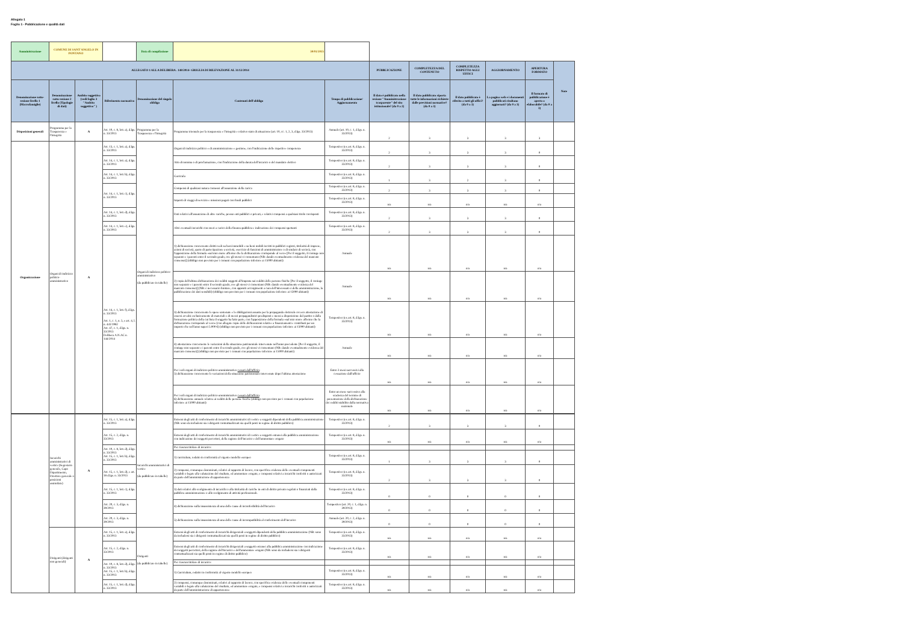Allegato 1
Foglio 1 - Pubblicazione e qualità dati
| Amministrazione | COMUNE DI SANT'ANGELO IN PONTANO | | | Data di compilazione | 30/01/2015 | | | | | | | |
| ALLEGATO 1 ALLA DELIBERA . 148/2014- GRIGLIA DI RILEVAZIONE AL 31/12/2014 | | | | | | | PUBBLICAZIONE | COMPLETEZZA DEL CONTENUTO | COMPLETEZZA RISPETTO AGLI UFFICI | AGGIORNAMENTO | APERTURA FORMATO | Note |
| Denominazione sotto-sezione livello 1 (Macrofamiglie) | Denominazione sotto-sezione 2 livello (Tipologie di dati) | Ambito soggettivo (vedi foglio 3 "Ambito soggettivo" ) | Riferimento normativo | Denominazione del singolo obbligo | Contenuti dell'obbligo | Tempo di pubblicazione/ Aggiornamento | Il dato è pubblicato nella sezione "Amministrazione trasparente" del sito istituzionale? (da 0 a 2) | Il dato pubblicato riporta tutte le informazioni richieste dalle previsioni normative? (da 0 a 3) | Il dato pubblicato è riferito a tutti gli uffici? (da 0 a 3) | La pagina web e i documenti pubblicati risultano aggiornati? (da 0 a 3) | Il formato di pubblicazione è aperto o elaborabile? (da 0 a 3) | |
| Disposizioni generali | Programma per la Trasparenza e l'Integrità | A | Art. 10, c. 8, lett. a), d.lgs. n. 33/2013 | Programma per la Trasparenza e l'Integrità | Programma triennale per la trasparenza e l'integrità e relativo stato di attuazione (art. 10, cc. 1, 2, 3, d.lgs. 33/2013) | Annuale (art. 10, c. 1, d.lgs. n. 33/2013) | 2 | 3 | 3 | 3 | 3 | |
| Organizzazione | Organi di indirizzo politico-amministrativo | A | Art. 13, c. 1, lett. a), d.lgs. n. 33/2013 | Organi di indirizzo politico-amministrativo (da pubblicare in tabelle) | Organi di indirizzo politico e di amministrazione e gestione, con l'indicazione delle rispettive competenze | Tempestivo (ex art. 8, d.lgs. n. 33/2013) | 2 | 3 | 3 | 3 | 0 | |
| | | | Art. 14, c. 1, lett. a), d.lgs. n. 33/2013 | | Atto di nomina o di proclamazione, con l'indicazione della durata dell'incarico o del mandato elettivo | Tempestivo (ex art. 8, d.lgs. n. 33/2013) | 2 | 3 | 3 | 3 | 0 | |
| | | | Art. 14, c. 1, lett. b), d.lgs. n. 33/2013 | | Curricula | Tempestivo (ex art. 8, d.lgs. n. 33/2013) | 1 | 3 | 2 | 3 | 0 | |
| | | | Art. 14, c. 1, lett. c), d.lgs. n. 33/2013 | | Compensi di qualsiasi natura connessi all'assunzione della carica | Tempestivo (ex art. 8, d.lgs. n. 33/2013) | 2 | 3 | 3 | 3 | 0 | |
| | | | | | Importi di viaggi di servizio e missioni pagati con fondi pubblici | Tempestivo (ex art. 8, d.lgs. n. 33/2013) | n/a | n/a | n/a | n/a | n/a | |
| | | | Art. 14, c. 1, lett. d), d.lgs. n. 33/2013 | | Dati relativi all'assunzione di altre cariche, presso enti pubblici o privati, e relativi compensi a qualsiasi titolo corrisposti | Tempestivo (ex art. 8, d.lgs. n. 33/2013) | 2 | 3 | 3 | 3 | 0 | |
| | | | Art. 14, c. 1, lett. e), d.lgs. n. 33/2013 | | Altri eventuali incarichi con oneri a carico della finanza pubblica e indicazione dei compensi spettanti | Tempestivo (ex art. 8, d.lgs. n. 33/2013) | 2 | 3 | 3 | 3 | 0 | |
| | | | Art. 14, c. 1, lett. f), d.lgs. n. 33/2013 Art. 1, c. 1, n. 5, e art. 4, l. n. 441/1982 Art. 47, c. 1, d.lgs. n. 33/2013 Delibera A.N.AC n. 144/2014 | | 1) dichiarazione concernente diritti reali su beni immobili e su beni mobili iscritti in pubblici registri, titolarità di imprese, azioni di società, quote di partecipazione a società, esercizio di funzioni di amministratore o di sindaco di società, con l'apposizione della formula «sul mio onore affermo che la dichiarazione corrisponde al vero» [Per il soggetto, il coniuge non separato e i parenti entro il secondo grado, ove gli stessi vi consentano (NB: dando eventualmente evidenza del mancato consenso)] (obbligo non previsto per i comuni con popolazione inferiore ai 15000 abitanti) | Annuale | n/a | n/a | n/a | n/a | n/a | |
| | | | | | 2) copia dell'ultima dichiarazione dei redditi soggetti all'imposta sui redditi delle persone fisiche [Per il soggetto, il coniuge non separato e i parenti entro il secondo grado, ove gli stessi vi consentano (NB: dando eventualmente evidenza del mancato consenso)] (NB: è necessario limitare, con appositi accorgimenti a cura dell'interessato o della amministrazione, la pubblicazione dei dati sensibili) (obbligo non previsto per i comuni con popolazione inferiore ai 15000 abitanti) | Annuale | n/a | n/a | n/a | n/a | n/a | |
| | | | | | 3) dichiarazione concernente le spese sostenute e le obbligazioni assunte per la propaganda elettorale ovvero attestazione di essersi avvalsi esclusivamente di materiali e di mezzi propagandistici predisposti e messi a disposizione dal partito o dalla formazione politica della cui lista il soggetto ha fatto parte, con l'apposizione della formula «sul mio onore affermo che la dichiarazione corrisponde al vero» (con allegate copie delle dichiarazioni relative a finanziamenti e contributi per un importo che nell'anno superi 5.000 €) (obbligo non previsto per i comuni con popolazione inferiore ai 15000 abitanti) | Tempestivo (ex art. 8, d.lgs. n. 33/2013) | n/a | n/a | n/a | n/a | n/a | |
| | | | | | 4) attestazione concernente le variazioni della situazione patrimoniale intervenute nell'anno precedente [Per il soggetto, il coniuge non separato e i parenti entro il secondo grado, ove gli stessi vi consentano (NB: dando eventualmente evidenza del mancato consenso)] (obbligo non previsto per i comuni con popolazione inferiore ai 15000 abitanti) | Annuale | n/a | n/a | n/a | n/a | n/a | |
| | | | | | Per i soli organi di indirizzo politico-amministrativo cessati dall'ufficio : 5) dichiarazione concernente le variazioni della situazione patrimoniale intervenute dopo l'ultima attestazione | Entro 3 mesi successivi alla cessazione dall'ufficio | n/a | n/a | n/a | n/a | n/a | |
| | | | | | Per i soli organi di indirizzo politico-amministrativo cessati dall'ufficio : 6) dichiarazione annuale relativa ai redditi delle persone fisiche (obbligo non previsto per i comuni con popolazione inferiore ai 15000 abitanti) | Entro un mese successivo alla scadenza del termine di presentazione della dichiarazione dei redditi stabilito dalla normativa nazionale | n/a | n/a | n/a | n/a | n/a | |
| | Incarichi amministrativi di vertice (Segretario generale, Capo Dipartimento, Direttore generale o posizioni assimilate) | A | Art. 15, c. 1, lett. a), d.lgs. n. 33/2013 | Incarichi amministrativi di vertice (da pubblicare in tabelle) | Estremi degli atti di conferimento di incarichi amministrativi di vertice a soggetti dipendenti della pubblica amministrazione (NB: sono da includersi sia i dirigenti contrattualizzati sia quelli posti in regime di diritto pubblico) | Tempestivo (ex art. 8, d.lgs. n. 33/2013) | 2 | 3 | 3 | 3 | 0 | |
| | | | Art. 15, c. 2, d.lgs. n. 33/2013 | | Estremi degli atti di conferimento di incarichi amministrativi di vertice a soggetti estranei alla pubblica amministrazione con indicazione dei soggetti percettori, della ragione dell'incarico e dell'ammontare erogato | Tempestivo (ex art. 8, d.lgs. n. 33/2013) | n/a | n/a | n/a | n/a | n/a | |
| | | | Art. 10, c. 8, lett. d), d.lgs. n. 33/2013 Art. 15, c. 1, lett. b), d.lgs. n. 33/2013 | | Per ciascun titolare di incarico: | | | | | | | |
| | | | | | 1) curriculum, redatto in conformità al vigente modello europeo | Tempestivo (ex art. 8, d.lgs. n. 33/2013) | 1 | 3 | 3 | 3 | 0 | |
| | | | Art. 15, c. 1, lett. d), e art. 18 d.lgs. n. 33/2013 | | 2) compensi, comunque denominati, relativi al rapporto di lavoro, con specifica evidenza delle eventuali componenti variabili o legate alla valutazione del risultato, ed ammontare erogato, e compensi relativi a incarichi conferiti o autorizzati da parte dell'amministrazione di appartenenza | Tempestivo (ex art. 8, d.lgs. n. 33/2013) | 2 | 3 | 3 | 3 | 0 | |
| | | | Art. 15, c. 1, lett. c), d.lgs. n. 33/2013 | | 3) dati relativi allo svolgimento di incarichi o alla titolarità di cariche in enti di diritto privato regolati o finanziati dalla pubblica amministrazione o allo svolgimento di attività professionali. | Tempestivo (ex art. 8, d.lgs. n. 33/2013) | 0 | 0 | 0 | 0 | 0 | |
| | | | Art. 20, c. 3, d.lgs. n. 39/2013 | | 4) dichiarazione sulla insussistenza di una delle cause di inconferibilità dell'incarico | Tempestivo (art. 20, c. 1, d.lgs. n. 39/2013) | 0 | 0 | 0 | 0 | 0 | |
| | | | Art. 20, c. 3, d.lgs. n. 39/2013 | | 5) dichiarazione sulla insussistenza di una delle cause di incompatibilità al conferimento dell'incarico | Annuale (art. 20, c. 2, d.lgs. n. 39/2013) | 0 | 0 | 0 | 0 | 0 | |
| | Dirigenti (dirigenti non generali) | A | Art. 15, c. 1, lett. a), d.lgs. n. 33/2013 | Dirigenti (da pubblicare in tabelle) | Estremi degli atti di conferimento di incarichi dirigenziali a soggetti dipendenti della pubblica amministrazione (NB: sono da includersi sia i dirigenti contrattualizzati sia quelli posti in regime di diritto pubblico) | Tempestivo (ex art. 8, d.lgs. n. 33/2013) | n/a | n/a | n/a | n/a | n/a | |
| | | | Art. 15, c. 2, d.lgs. n. 33/2013 | | Estremi degli atti di conferimento di incarichi dirigenziali a soggetti estranei alla pubblica amministrazione con indicazione dei soggetti percettori, della ragione dell'incarico e dell'ammontare erogato (NB: sono da includersi sia i dirigenti contrattualizzati sia quelli posti in regime di diritto pubblico) | Tempestivo (ex art. 8, d.lgs. n. 33/2013) | n/a | n/a | n/a | n/a | n/a | |
| | | | Art. 10, c. 8, lett. d), d.lgs. n. 33/2013 Art. 15, c. 1, lett. b), d.lgs. n. 33/2013 | | Per ciascun titolare di incarico: | | | | | | | |
| | | | | | 1) Curriculum, redatto in conformità al vigente modello europeo | Tempestivo (ex art. 8, d.lgs. n. 33/2013) | n/a | n/a | n/a | n/a | n/a | |
| | | | Art. 15, c. 1, lett. d), d.lgs. n. 33/2013 | | 2) compensi, comunque denominati, relativi al rapporto di lavoro, con specifica evidenza delle eventuali componenti variabili o legate alla valutazione del risultato, ed ammontare erogato, e compensi relativi a incarichi conferiti o autorizzati da parte dell'amministrazione di appartenenza | Tempestivo (ex art. 8, d.lgs. n. 33/2013) | n/a | n/a | n/a | n/a | n/a | |